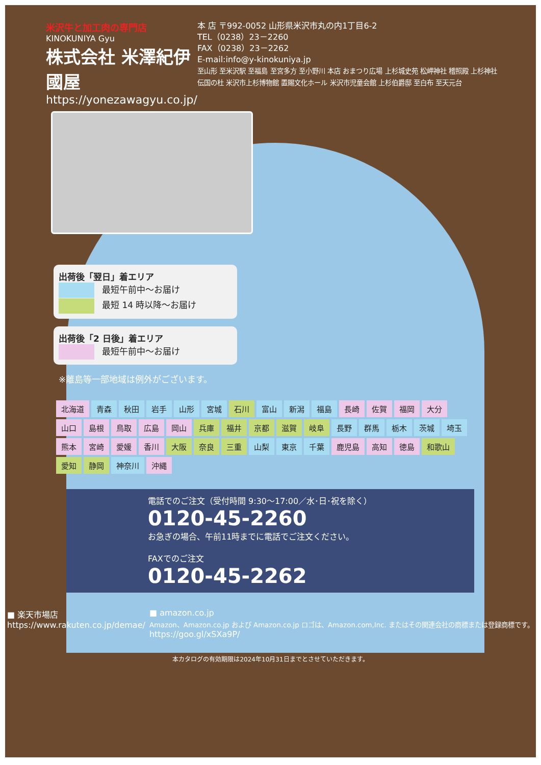米沢牛と加工肉の専門店
KINOKUNIYA Gyu
株式会社 米澤紀伊國屋
https://yonezawagyu.co.jp/
本 店 〒992-0052 山形県米沢市丸の内1丁目6-2
TEL（0238）23－2260
FAX（0238）23－2262
E-mail:info@y-kinokuniya.jp
至山形 至米沢駅 至福島 至宮多方 至小野川 本店 おまつり広場 上杉城史苑 松岬神社 稽照殿 上杉神社 伝国の杜 米沢市上杉博物館 置賜文化ホール 米沢市児童会館 上杉伯爵邸 至白布 至天元台
出荷後「翌日」着エリア
最短午前中～お届け
最短 14 時以降～お届け
出荷後「2 日後」着エリア
最短午前中～お届け
※離島等一部地域は例外がございます。
北海道 青森 秋田 岩手 山形 宮城 石川 富山 新潟 福島 長崎 佐賀 福岡 大分 山口 島根 鳥取 広島 岡山 兵庫 福井 京都 滋賀 岐阜 長野 群馬 栃木 茨城 埼玉 熊本 宮崎 愛媛 香川 大阪 奈良 三重 山梨 東京 千葉 鹿児島 高知 徳島 和歌山 愛知 静岡 神奈川 沖縄
電話でのご注文（受付時間 9:30～17:00／水･日･祝を除く）
0120-45-2260
お急ぎの場合、午前11時までに電話でご注文ください。
FAXでのご注文
0120-45-2262
■ 楽天市場店
https://www.rakuten.co.jp/demae/
■ amazon.co.jp
Amazon、Amazon.co.jp および Amazon.co.jp ロゴは、Amazon.com,Inc. またはその関連会社の商標または登録商標です。
https://goo.gl/xSXa9P/
本カタログの有効期限は2024年10月31日までとさせていただきます。